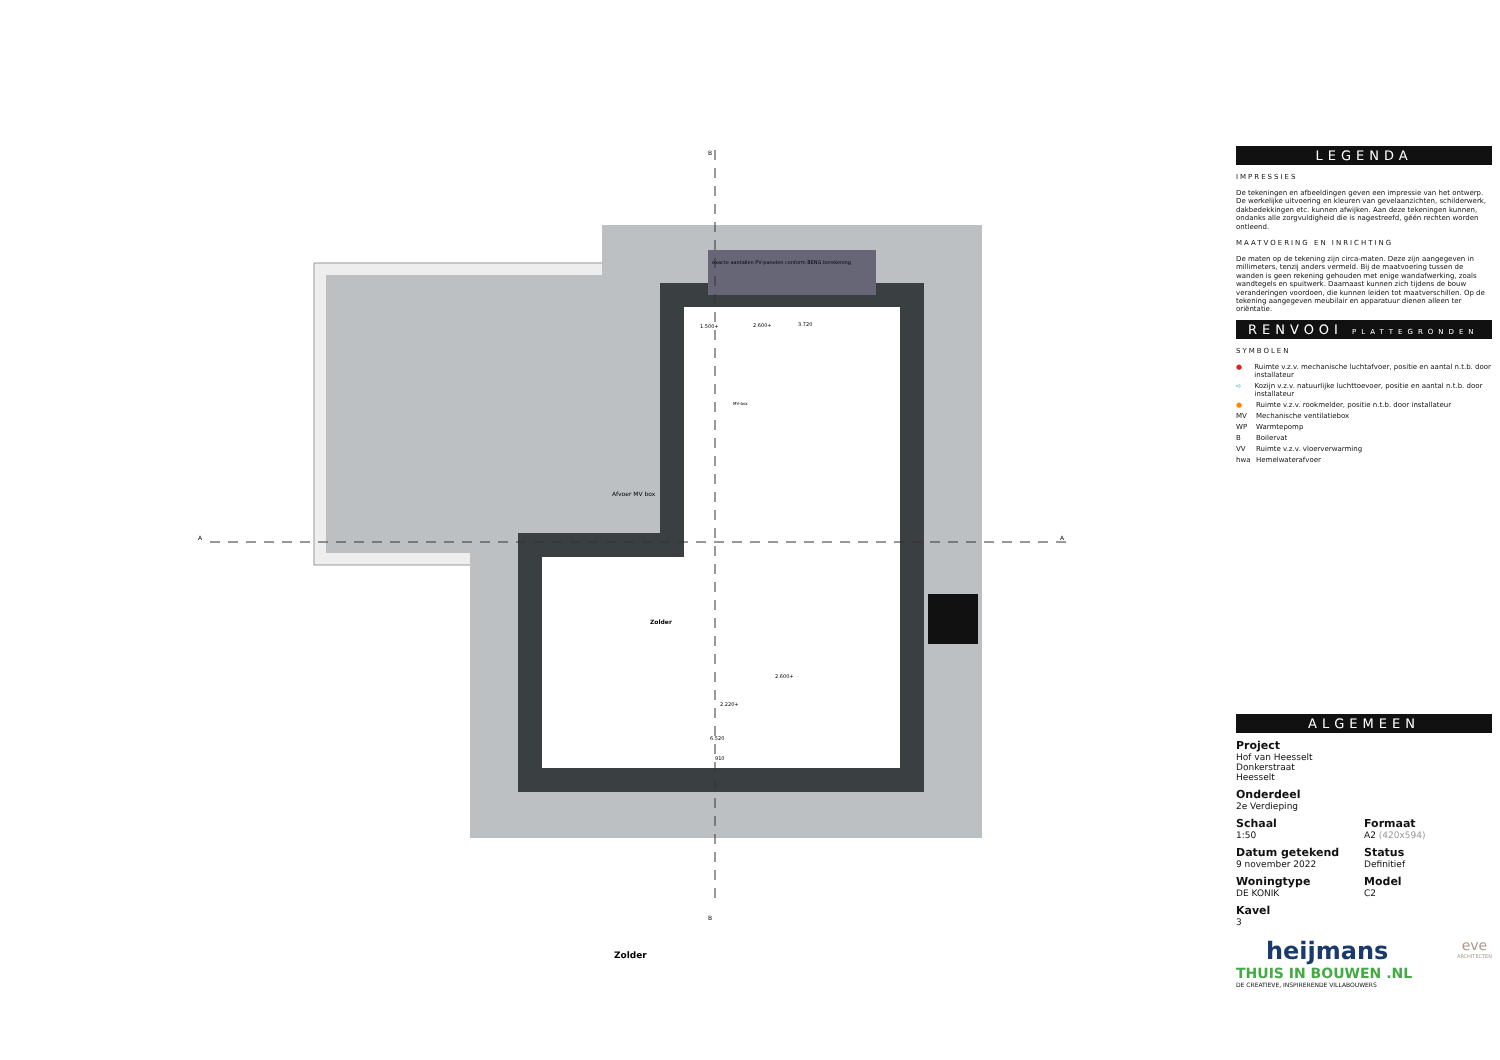exacte aantallen PV-panelen conform BENG berekening
Afvoer MV box
Zolder
A
A
B
B
1.500+
2.600+
2.600+
2.220+
6.520
910
3.720
MV-box
Zolder
LEGENDA
IMPRESSIES
De tekeningen en afbeeldingen geven een impressie van het ontwerp. De werkelijke uitvoering en kleuren van gevelaanzichten, schilderwerk, dakbedekkingen etc. kunnen afwijken. Aan deze tekeningen kunnen, ondanks alle zorgvuldigheid die is nagestreefd, géén rechten worden ontleend.
MAATVOERING EN INRICHTING
De maten op de tekening zijn circa-maten. Deze zijn aangegeven in millimeters, tenzij anders vermeld. Bij de maatvoering tussen de wanden is geen rekening gehouden met enige wandafwerking, zoals wandtegels en spuitwerk. Daarnaast kunnen zich tijdens de bouw veranderingen voordoen, die kunnen leiden tot maatverschillen. Op de tekening aangegeven meubilair en apparatuur dienen alleen ter oriëntatie.
RENVOOI PLATTEGRONDEN
SYMBOLEN
● Ruimte v.z.v. mechanische luchtafvoer, positie en aantal n.t.b. door installateur
➪ Kozijn v.z.v. natuurlijke luchttoevoer, positie en aantal n.t.b. door installateur
● Ruimte v.z.v. rookmelder, positie n.t.b. door installateur
MV Mechanische ventilatiebox
WP Warmtepomp
B Boilervat
VV Ruimte v.z.v. vloerverwarming
hwa Hemelwaterafvoer
ALGEMEEN
Project
Hof van Heesselt
Donkerstraat
Heesselt
Onderdeel
2e Verdieping
Schaal
1:50
Formaat
A2 (420x594)
Datum getekend
9 november 2022
Status
Definitief
Woningtype
DE KONIK
Model
C2
Kavel
3
heijmans
THUIS IN BOUWEN .NL
DE CREATIEVE, INSPIRERENDE VILLABOUWERS
eve
ARCHITECTEN